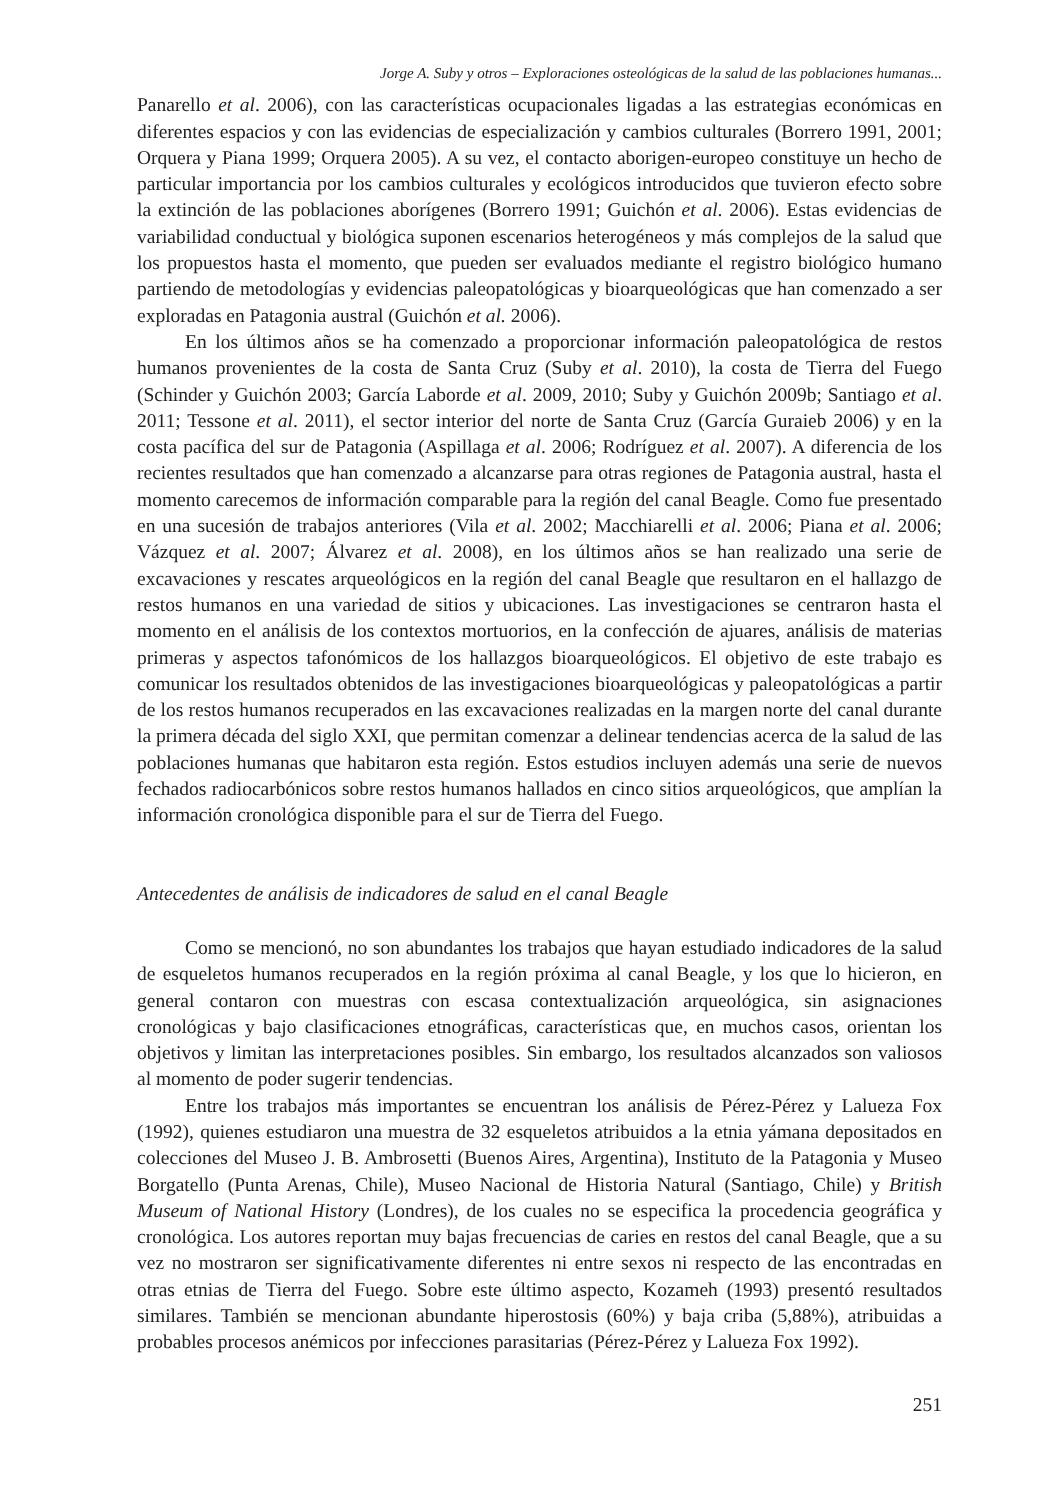Jorge A. Suby y otros – Exploraciones osteológicas de la salud de las poblaciones humanas...
Panarello et al. 2006), con las características ocupacionales ligadas a las estrategias económicas en diferentes espacios y con las evidencias de especialización y cambios culturales (Borrero 1991, 2001; Orquera y Piana 1999; Orquera 2005). A su vez, el contacto aborigen-europeo constituye un hecho de particular importancia por los cambios culturales y ecológicos introducidos que tuvieron efecto sobre la extinción de las poblaciones aborígenes (Borrero 1991; Guichón et al. 2006). Estas evidencias de variabilidad conductual y biológica suponen escenarios heterogéneos y más complejos de la salud que los propuestos hasta el momento, que pueden ser evaluados mediante el registro biológico humano partiendo de metodologías y evidencias paleopatológicas y bioarqueológicas que han comenzado a ser exploradas en Patagonia austral (Guichón et al. 2006).
En los últimos años se ha comenzado a proporcionar información paleopatológica de restos humanos provenientes de la costa de Santa Cruz (Suby et al. 2010), la costa de Tierra del Fuego (Schinder y Guichón 2003; García Laborde et al. 2009, 2010; Suby y Guichón 2009b; Santiago et al. 2011; Tessone et al. 2011), el sector interior del norte de Santa Cruz (García Guraieb 2006) y en la costa pacífica del sur de Patagonia (Aspillaga et al. 2006; Rodríguez et al. 2007). A diferencia de los recientes resultados que han comenzado a alcanzarse para otras regiones de Patagonia austral, hasta el momento carecemos de información comparable para la región del canal Beagle. Como fue presentado en una sucesión de trabajos anteriores (Vila et al. 2002; Macchiarelli et al. 2006; Piana et al. 2006; Vázquez et al. 2007; Álvarez et al. 2008), en los últimos años se han realizado una serie de excavaciones y rescates arqueológicos en la región del canal Beagle que resultaron en el hallazgo de restos humanos en una variedad de sitios y ubicaciones. Las investigaciones se centraron hasta el momento en el análisis de los contextos mortuorios, en la confección de ajuares, análisis de materias primeras y aspectos tafonómicos de los hallazgos bioarqueológicos. El objetivo de este trabajo es comunicar los resultados obtenidos de las investigaciones bioarqueológicas y paleopatológicas a partir de los restos humanos recuperados en las excavaciones realizadas en la margen norte del canal durante la primera década del siglo XXI, que permitan comenzar a delinear tendencias acerca de la salud de las poblaciones humanas que habitaron esta región. Estos estudios incluyen además una serie de nuevos fechados radiocarbónicos sobre restos humanos hallados en cinco sitios arqueológicos, que amplían la información cronológica disponible para el sur de Tierra del Fuego.
Antecedentes de análisis de indicadores de salud en el canal Beagle
Como se mencionó, no son abundantes los trabajos que hayan estudiado indicadores de la salud de esqueletos humanos recuperados en la región próxima al canal Beagle, y los que lo hicieron, en general contaron con muestras con escasa contextualización arqueológica, sin asignaciones cronológicas y bajo clasificaciones etnográficas, características que, en muchos casos, orientan los objetivos y limitan las interpretaciones posibles. Sin embargo, los resultados alcanzados son valiosos al momento de poder sugerir tendencias.
Entre los trabajos más importantes se encuentran los análisis de Pérez-Pérez y Lalueza Fox (1992), quienes estudiaron una muestra de 32 esqueletos atribuidos a la etnia yámana depositados en colecciones del Museo J. B. Ambrosetti (Buenos Aires, Argentina), Instituto de la Patagonia y Museo Borgatello (Punta Arenas, Chile), Museo Nacional de Historia Natural (Santiago, Chile) y British Museum of National History (Londres), de los cuales no se especifica la procedencia geográfica y cronológica. Los autores reportan muy bajas frecuencias de caries en restos del canal Beagle, que a su vez no mostraron ser significativamente diferentes ni entre sexos ni respecto de las encontradas en otras etnias de Tierra del Fuego. Sobre este último aspecto, Kozameh (1993) presentó resultados similares. También se mencionan abundante hiperostosis (60%) y baja criba (5,88%), atribuidas a probables procesos anémicos por infecciones parasitarias (Pérez-Pérez y Lalueza Fox 1992).
251